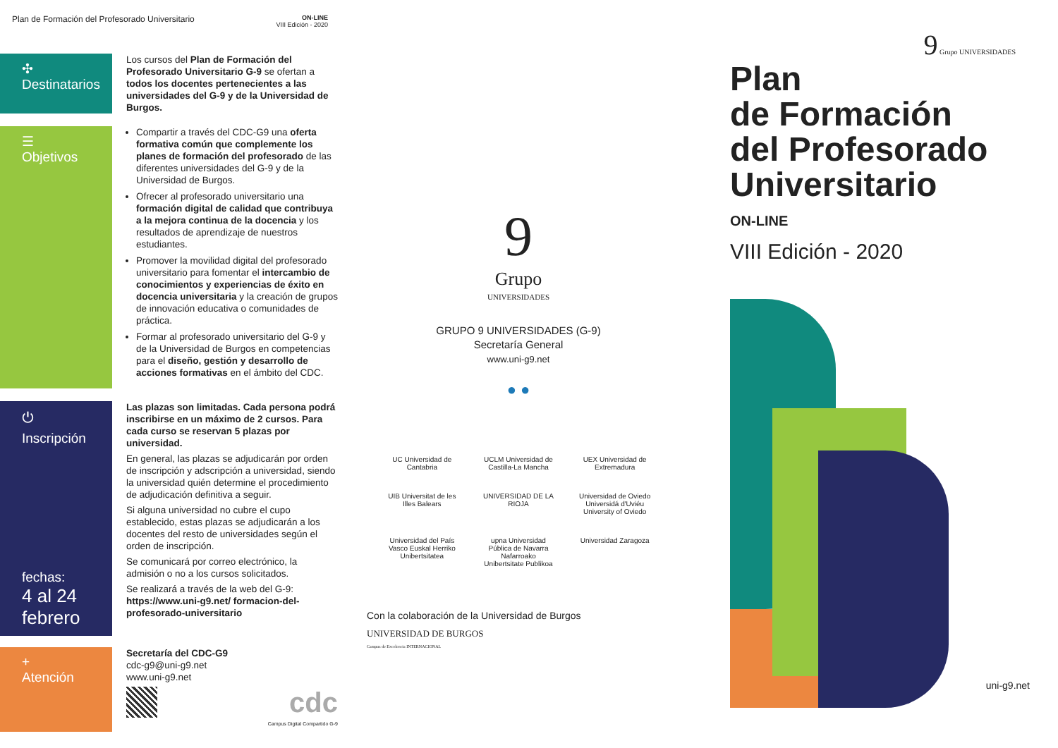Plan de Formación del Profesorado Universitario ON-LINE
VIII Edición - 2020
✣
Destinatarios
Los cursos del Plan de Formación del Profesorado Universitario G-9 se ofertan a todos los docentes pertenecientes a las universidades del G-9 y de la Universidad de Burgos.
☰
Objetivos
Compartir a través del CDC-G9 una oferta formativa común que complemente los planes de formación del profesorado de las diferentes universidades del G-9 y de la Universidad de Burgos.
Ofrecer al profesorado universitario una formación digital de calidad que contribuya a la mejora continua de la docencia y los resultados de aprendizaje de nuestros estudiantes.
Promover la movilidad digital del profesorado universitario para fomentar el intercambio de conocimientos y experiencias de éxito en docencia universitaria y la creación de grupos de innovación educativa o comunidades de práctica.
Formar al profesorado universitario del G-9 y de la Universidad de Burgos en competencias para el diseño, gestión y desarrollo de acciones formativas en el ámbito del CDC.
⏻
Inscripción
fechas:
4 al 24 febrero
Las plazas son limitadas. Cada persona podrá inscribirse en un máximo de 2 cursos. Para cada curso se reservan 5 plazas por universidad.
En general, las plazas se adjudicarán por orden de inscripción y adscripción a universidad, siendo la universidad quién determine el procedimiento de adjudicación definitiva a seguir.
Si alguna universidad no cubre el cupo establecido, estas plazas se adjudicarán a los docentes del resto de universidades según el orden de inscripción.
Se comunicará por correo electrónico, la admisión o no a los cursos solicitados.
Se realizará a través de la web del G-9: https://www.uni-g9.net/ formacion-del-profesorado-universitario
+
Atención
Secretaría del CDC-G9
cdc-g9@uni-g9.net
www.uni-g9.net
cdc
Campus Digital Compartido G-9
9
Grupo
UNIVERSIDADES
GRUPO 9 UNIVERSIDADES (G-9)
Secretaría General
www.uni-g9.net
● ●
UC Universidad de Cantabria
UCLM Universidad de Castilla-La Mancha
UEX Universidad de Extremadura
UIB Universitat de les Illes Balears
UNIVERSIDAD DE LA RIOJA
Universidad de Oviedo Universidá d'Uviéu University of Oviedo
Universidad del País Vasco Euskal Herriko Unibertsitatea
upna Universidad Pública de Navarra Nafarroako Unibertsitate Publikoa
Universidad Zaragoza
Con la colaboración de la Universidad de Burgos
UNIVERSIDAD DE BURGOS
Campus de Excelencia INTERNACIONAL
9 Grupo UNIVERSIDADES
Plan
de Formación
del Profesorado
Universitario
ON-LINE
VIII Edición - 2020
uni-g9.net